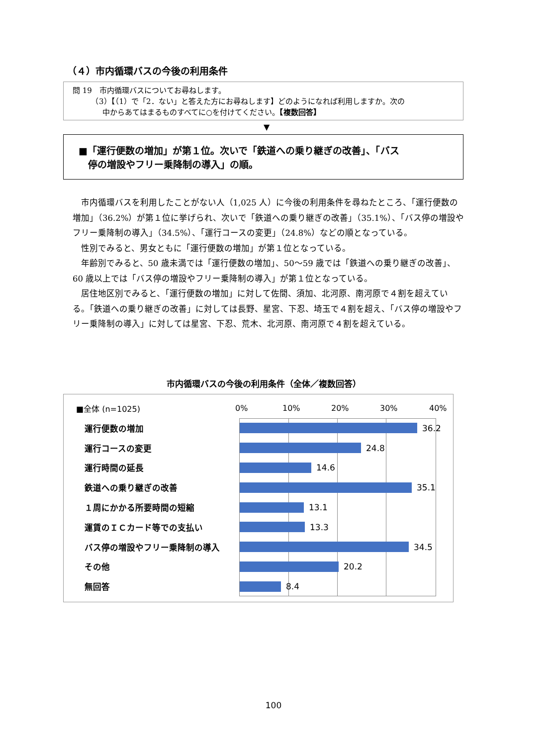（４）市内循環バスの今後の利用条件
問 19　市内循環バスについてお尋ねします。
　　　（3）【（1）で「2．ない」と答えた方にお尋ねします】どのようになれば利用しますか。次の
　　　　中からあてはまるものすべてに○を付けてください。【複数回答】
▼
■「運行便数の増加」が第１位。次いで「鉄道への乗り継ぎの改善」、「バス
　停の増設やフリー乗降制の導入」の順。
市内循環バスを利用したことがない人（1,025 人）に今後の利用条件を尋ねたところ、「運行便数の増加」（36.2%）が第１位に挙げられ、次いで「鉄道への乗り継ぎの改善」（35.1%）、「バス停の増設やフリー乗降制の導入」（34.5%）、「運行コースの変更」（24.8%）などの順となっている。
性別でみると、男女ともに「運行便数の増加」が第１位となっている。
年齢別でみると、50 歳未満では「運行便数の増加」、50～59 歳では「鉄道への乗り継ぎの改善」、60 歳以上では「バス停の増設やフリー乗降制の導入」が第１位となっている。
居住地区別でみると、「運行便数の増加」に対して佐間、須加、北河原、南河原で４割を超えている。「鉄道への乗り継ぎの改善」に対しては長野、星宮、下忍、埼玉で４割を超え、「バス停の増設やフリー乗降制の導入」に対しては星宮、下忍、荒木、北河原、南河原で４割を超えている。
市内循環バスの今後の利用条件（全体／複数回答）
■全体 (n=1025) 0% 10% 20% 30% 40%
運行便数の増加 36.2
運行コースの変更 24.8
運行時間の延長 14.6
鉄道への乗り継ぎの改善 35.1
１周にかかる所要時間の短縮 13.1
運賃のＩＣカード等での支払い 13.3
バス停の増設やフリー乗降制の導入 34.5
その他 20.2
無回答 8.4
100